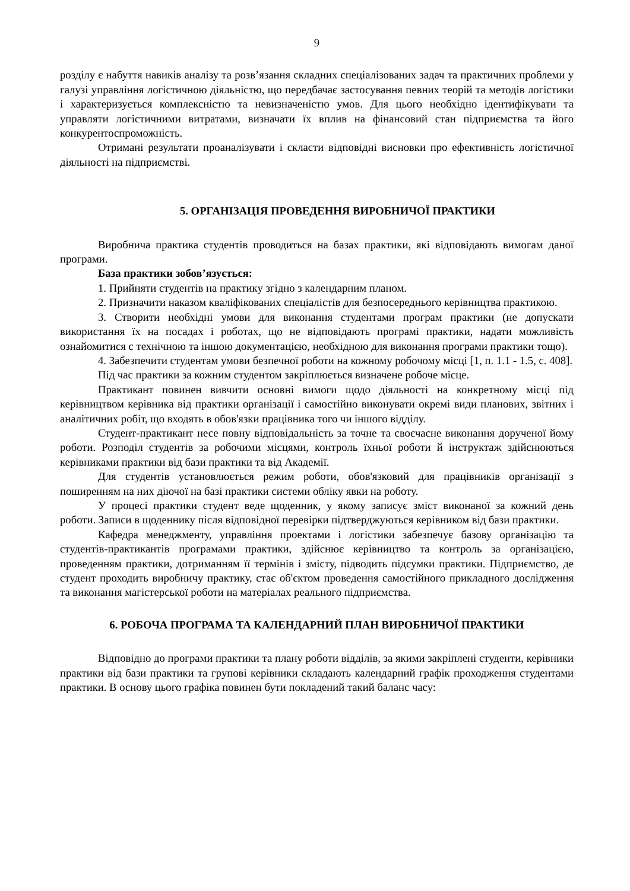9
розділу є набуття навиків аналізу та розв’язання складних спеціалізованих задач та практичних проблеми у галузі управління логістичною діяльністю, що передбачає застосування певних теорій та методів логістики і характеризується комплексністю та невизначеністю умов. Для цього необхідно ідентифікувати та управляти логістичними витратами, визначати їх вплив на фінансовий стан підприємства та його конкурентоспроможність.
Отримані результати проаналізувати і скласти відповідні висновки про ефективність логістичної діяльності на підприємстві.
5. ОРГАНІЗАЦІЯ ПРОВЕДЕННЯ ВИРОБНИЧОЇ ПРАКТИКИ
Виробнича практика студентів проводиться на базах практики, які відповідають вимогам даної програми.
База практики зобов’язується:
1. Прийняти студентів на практику згідно з календарним планом.
2. Призначити наказом кваліфікованих спеціалістів для безпосереднього керівництва практикою.
3. Створити необхідні умови для виконання студентами програм практики (не допускати використання їх на посадах і роботах, що не відповідають програмі практики, надати можливість ознайомитися с технічною та іншою документацією, необхідною для виконання програми практики тощо).
4. Забезпечити студентам умови безпечної роботи на кожному робочому місці [1, п. 1.1 - 1.5, с. 408].
Під час практики за кожним студентом закріплюється визначене робоче місце.
Практикант повинен вивчити основні вимоги щодо діяльності на конкретному місці під керівництвом керівника від практики організації і самостійно виконувати окремі види планових, звітних і аналітичних робіт, що входять в обов'язки працівника того чи іншого відділу.
Студент-практикант несе повну відповідальність за точне та своєчасне виконання дорученої йому роботи. Розподіл студентів за робочими місцями, контроль їхньої роботи й інструктаж здійснюються керівниками практики від бази практики та від Академії.
Для студентів установлюється режим роботи, обов'язковий для працівників організації з поширенням на них діючої на базі практики системи обліку явки на роботу.
У процесі практики студент веде щоденник, у якому записує зміст виконаної за кожний день роботи. Записи в щоденнику після відповідної перевірки підтверджуються керівником від бази практики.
Кафедра менеджменту, управління проектами і логістики забезпечує базову організацію та студентів-практикантів програмами практики, здійснює керівництво та контроль за організацією, проведенням практики, дотриманням її термінів і змісту, підводить підсумки практики. Підприємство, де студент проходить виробничу практику, стає об'єктом проведення самостійного прикладного дослідження та виконання магістерської роботи на матеріалах реального підприємства.
6. РОБОЧА ПРОГРАМА ТА КАЛЕНДАРНИЙ ПЛАН ВИРОБНИЧОЇ ПРАКТИКИ
Відповідно до програми практики та плану роботи відділів, за якими закріплені студенти, керівники практики від бази практики та групові керівники складають календарний графік проходження студентами практики. В основу цього графіка повинен бути покладений такий баланс часу: